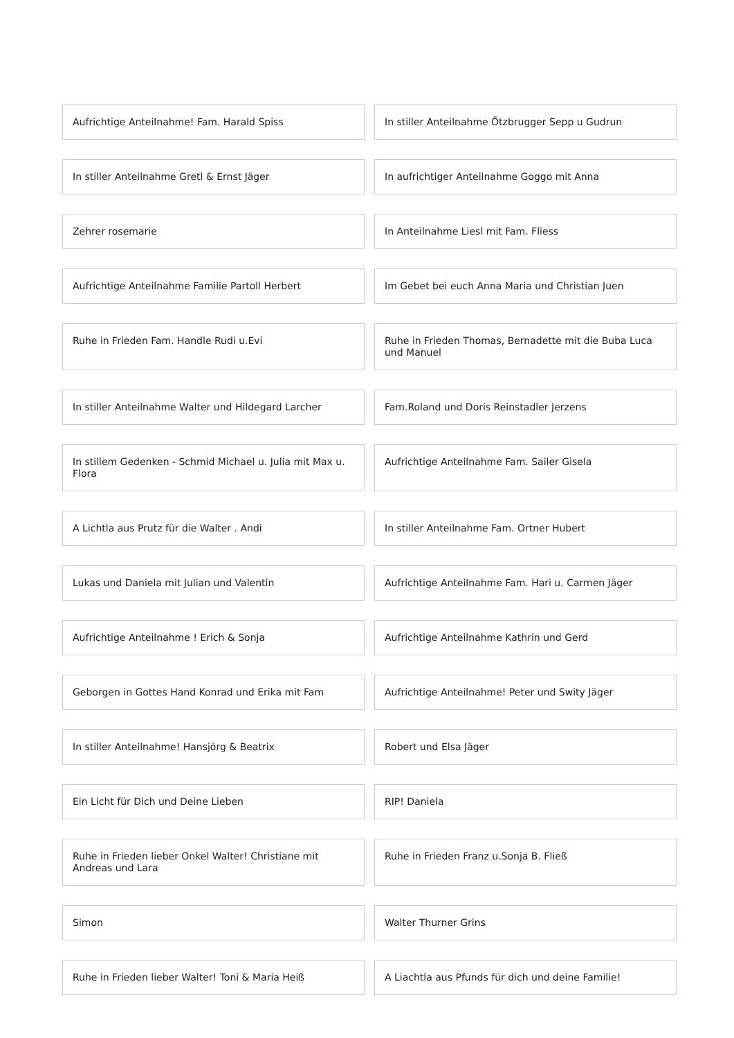Aufrichtige Anteilnahme! Fam. Harald Spiss
In stiller Anteilnahme Ötzbrugger Sepp u Gudrun
In stiller Anteilnahme Gretl & Ernst Jäger
In aufrichtiger Anteilnahme Goggo mit Anna
Zehrer rosemarie
In Anteilnahme Liesl mit Fam. Fliess
Aufrichtige Anteilnahme Familie Partoll Herbert
Im Gebet bei euch Anna Maria und Christian Juen
Ruhe in Frieden Fam. Handle Rudi u.Evi
Ruhe in Frieden Thomas, Bernadette mit die Buba Luca und Manuel
In stiller Anteilnahme Walter und Hildegard Larcher
Fam.Roland und Doris Reinstadler Jerzens
In stillem Gedenken - Schmid Michael u. Julia mit Max u. Flora
Aufrichtige Anteilnahme Fam. Sailer Gisela
A Lichtla aus Prutz für die Walter . Andi
In stiller Anteilnahme Fam. Ortner Hubert
Lukas und Daniela mit Julian und Valentin
Aufrichtige Anteilnahme Fam. Hari u. Carmen Jäger
Aufrichtige Anteilnahme ! Erich & Sonja
Aufrichtige Anteilnahme Kathrin und Gerd
Geborgen in Gottes Hand Konrad und Erika mit Fam
Aufrichtige Anteilnahme! Peter und Swity Jäger
In stiller Anteilnahme! Hansjörg & Beatrix
Robert und Elsa Jäger
Ein Licht für Dich und Deine Lieben
RIP! Daniela
Ruhe in Frieden lieber Onkel Walter! Christiane mit Andreas und Lara
Ruhe in Frieden Franz u.Sonja B. Fließ
Simon
Walter Thurner Grins
Ruhe in Frieden lieber Walter! Toni & Maria Heiß
A Liachtla aus Pfunds für dich und deine Familie!